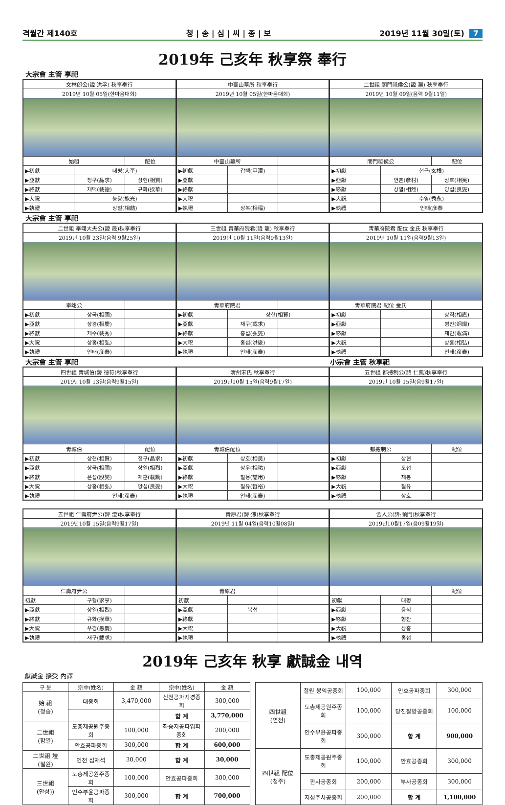격월간 제140호 청 | 송 | 심 | 씨 | 종 | 보 2019년 11월 30일(토) 7
2019年 己亥年 秋享祭 奉行
大宗會 主管 享祀
| 文林郎公(諱 洪孚) 秋享奉行 | | |
| --- | --- | --- |
| 2019년 10월 05일(한마음대회) | | |
| 始祖 | | 配位 |
| ▶初獻 | 대평(大平) | |
| ▶亞獻 | 정구(晶求) | 상현(相賢) |
| ▶終獻 | 재덕(載德) | 규화(揆華) |
| ▶大祝 | 능광(能光) | |
| ▶執禮 | 상철(相喆) | |
| 中臺山墓所 秋享奉行 | | |
| --- | --- | --- |
| 2019년 10월 05일(한마음대회) | | |
| 中臺山墓所 | | |
| ▶初獻 | 갑택(甲澤) | |
| ▶亞獻 | | |
| ▶終獻 | | |
| ▶大祝 | | |
| ▶執禮 | 상복(相福) | |
| 二世祖 閤門祗侯公(諱 淵) 秋享奉行 | | |
| --- | --- | --- |
| 2019년 10월 09일(음력 9월11일) | | |
| 閤門祗侯公 | | 配位 |
| ▶初獻 | 현근(玄根) | |
| ▶亞獻 | 언촌(彦村) | 상호(相昊) |
| ▶終獻 | 상열(相烈) | 양섭(良燮) |
| ▶大祝 | 수영(秀永) | |
| ▶執禮 | 언태(彦泰 | |
大宗會 主管 享祀
| 二世祖 奉翊大夫公(諱 晟)秋享奉行 | | |
| --- | --- | --- |
| 2019년 10월 23일(음력 9월25일) | | |
| 奉翊公 | | |
| ▶初獻 | 상국(相國) | |
| ▶亞獻 | 상경(相慶) | |
| ▶終獻 | 재수(載秀) | |
| ▶大祝 | 상홍(相弘) | |
| ▶執禮 | 언태(彦泰) | |
| 三世祖 靑華府院君(諱 龍) 秋享奉行 | | |
| --- | --- | --- |
| 2019년 10월 11일(음력9월13일) | | |
| 靑華府院君 | | |
| ▶初獻 | 상현(相賢) | |
| ▶亞獻 | 재구(載求) | |
| ▶終獻 | 홍섭(弘燮) | |
| ▶大祝 | 홍섭(洪燮) | |
| ▶執禮 | 언태(彦泰) | |
| 靑華府院君 配位 金氏 秋享奉行 | | |
| --- | --- | --- |
| 2019년 10월 11일(음력9월13일) | | |
| 靑華府院君 配位 金氏 | | |
| ▶初獻 | | 상직(相直) |
| ▶亞獻 | | 형찬(炯燦) |
| ▶終獻 | | 재만(載滿) |
| ▶大祝 | | 상홍(相弘) |
| ▶執禮 | | 언태(彦泰) |
大宗會 主管 享祀 小宗會 主管 秋享祀
| 四世祖 靑城伯(諱 德符)秋享奉行 | | |
| --- | --- | --- |
| 2019년10월 13일(음력9월15일) | | |
| 靑城伯 | | 配位 |
| ▶初獻 | 상현(相賢) | 정구(晶求) |
| ▶亞獻 | 상국(相國) | 상열(相烈) |
| ▶終獻 | 은섭(殷燮) | 재훈(載勳) |
| ▶大祝 | 상홍(相弘) | 양섭(良燮) |
| ▶執禮 | 언태(彦泰) | |
| 淸州宋氏 秋享奉行 | | |
| --- | --- | --- |
| 2019년10월 15일(음력9월17일) | | |
| 靑城伯配位 | | |
| ▶初獻 | 상호(相昊) | |
| ▶亞獻 | 상우(相祐) | |
| ▶終獻 | 철용(喆用) | |
| ▶大祝 | 철유(哲裕) | |
| ▶執禮 | 언태(彦泰) | |
| 五世祖 都摠制公(諱 仁鳳)秋享奉行 | | |
| --- | --- | --- |
| 2019년 10월 15일(음9월17일) | | |
| 都摠制公 | | 配位 |
| ▶初獻 | 상현 | |
| ▶亞獻 | 도섭 | |
| ▶終獻 | 재봉 | |
| ▶大祝 | 철유 | |
| ▶執禮 | 상호 | |
| 五世祖 仁壽府尹公(諱 澄)秋享奉行 | | |
| --- | --- | --- |
| 2019년10월 15일(음력9월17일) | | |
| 仁壽府尹公 | | |
| 初獻 | 구형(求亨) | |
| ▶亞獻 | 상열(相烈) | |
| ▶終獻 | 규화(揆華) | |
| ▶大祝 | 우경(愚慶) | |
| ▶執禮 | 재구(載求) | |
| 靑原君(諱:淙)秋享奉行 | | |
| --- | --- | --- |
| 2019년 11월 04일(음력10월08일) | | |
| 靑原君 | | |
| 初獻 | | |
| ▶亞獻 | 복섭 | |
| ▶終獻 | | |
| ▶大祝 | | |
| ▶執禮 | | |
| 舍人公(諱:順門)秋享奉行 | | |
| --- | --- | --- |
| 2019년10월17일(음09월19일) | | |
| | | 配位 |
| 初獻 | 대평 | |
| ▶亞獻 | 응식 | |
| ▶終獻 | 형찬 | |
| ▶大祝 | 상홍 | |
| ▶執禮 | 홍섭 | |
2019年 己亥年 秋享 獻誠金 내역
獻誠金 接受 內譯
| 구 분 | 宗中(姓名) | 金 額 | 宗中(姓名) | 金 額 |
| --- | --- | --- | --- | --- |
| 始 祖 (청송) | 대종회 | 3,470,000 | 신천공파지경종회 | 300,000 |
| | | | 합 계 | 3,770,000 |
| 二世祖 (함열) | 도총제공원주종회 | 100,000 | 좌승지공파입피종회 | 200,000 |
| | 안효공파종회 | 300,000 | 합 계 | 600,000 |
| 二世祖 壇 (철원) | 인천 심재석 | 30,000 | 합 계 | 30,000 |
| 三世祖 (안성)) | 도총제공원주종회 | 100,000 | 안효공파종회 | 300,000 |
| | 인수부윤공파종회 | 300,000 | 합 계 | 700,000 |
| 四世祖 (연천) | 철원 봉익공종회 | 100,000 | 안효공파종회 | 300,000 |
| | 도총제공원주종회 | 100,000 | 당진찰방공종회 | 100,000 |
| | 인수부윤공파종회 | 300,000 | 합 계 | 900,000 |
| 四世祖 配位 (청주) | 도총제공원주종회 | 100,000 | 안효공종회 | 300,000 |
| | 판사공종회 | 200,000 | 부사공종회 | 300,000 |
| | 지성주사공종회 | 200,000 | 합 계 | 1,100,000 |